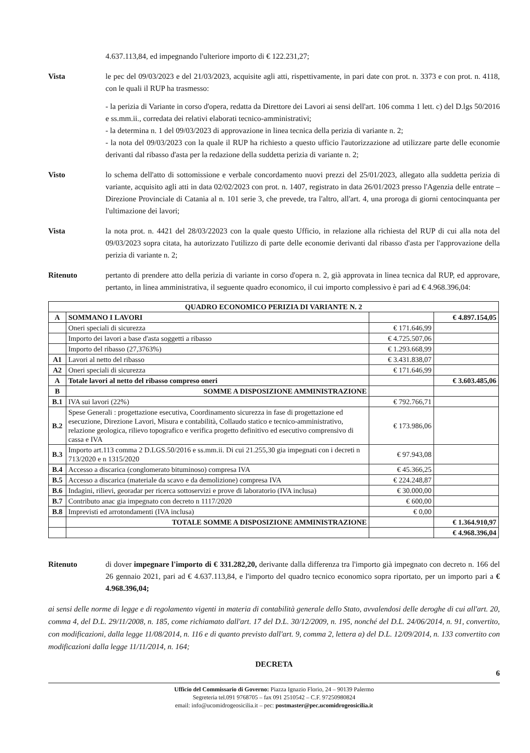4.637.113,84, ed impegnando l'ulteriore importo di € 122.231,27;
Vista le pec del 09/03/2023 e del 21/03/2023, acquisite agli atti, rispettivamente, in pari date con prot. n. 3373 e con prot. n. 4118, con le quali il RUP ha trasmesso:
- la perizia di Variante in corso d'opera, redatta da Direttore dei Lavori ai sensi dell'art. 106 comma 1 lett. c) del D.lgs 50/2016 e ss.mm.ii., corredata dei relativi elaborati tecnico-amministrativi;
- la determina n. 1 del 09/03/2023 di approvazione in linea tecnica della perizia di variante n. 2;
- la nota del 09/03/2023 con la quale il RUP ha richiesto a questo ufficio l'autorizzazione ad utilizzare parte delle economie derivanti dal ribasso d'asta per la redazione della suddetta perizia di variante n. 2;
Visto lo schema dell'atto di sottomissione e verbale concordamento nuovi prezzi del 25/01/2023, allegato alla suddetta perizia di variante, acquisito agli atti in data 02/02/2023 con prot. n. 1407, registrato in data 26/01/2023 presso l'Agenzia delle entrate – Direzione Provinciale di Catania al n. 101 serie 3, che prevede, tra l'altro, all'art. 4, una proroga di giorni centocinquanta per l'ultimazione dei lavori;
Vista la nota prot. n. 4421 del 28/03/22023 con la quale questo Ufficio, in relazione alla richiesta del RUP di cui alla nota del 09/03/2023 sopra citata, ha autorizzato l'utilizzo di parte delle economie derivanti dal ribasso d'asta per l'approvazione della perizia di variante n. 2;
Ritenuto pertanto di prendere atto della perizia di variante in corso d'opera n. 2, già approvata in linea tecnica dal RUP, ed approvare, pertanto, in linea amministrativa, il seguente quadro economico, il cui importo complessivo è pari ad € 4.968.396,04:
| QUADRO ECONOMICO PERIZIA DI VARIANTE N. 2 | | | |
| A | SOMMANO I LAVORI | | € 4.897.154,05 |
| | Oneri speciali di sicurezza | € 171.646,99 | |
| | Importo dei lavori a base d'asta soggetti a ribasso | € 4.725.507,06 | |
| | Importo del ribasso (27,3763%) | € 1.293.668,99 | |
| A1 | Lavori al netto del ribasso | € 3.431.838,07 | |
| A2 | Oneri speciali di sicurezza | € 171.646,99 | |
| A | Totale lavori al netto del ribasso compreso oneri | | € 3.603.485,06 |
| B | SOMME A DISPOSIZIONE AMMINISTRAZIONE | | |
| B.1 | IVA sui lavori (22%) | € 792.766,71 | |
| B.2 | Spese Generali : progettazione esecutiva, Coordinamento sicurezza in fase di progettazione ed esecuzione, Direzione Lavori, Misura e contabilità, Collaudo statico e tecnico-amministrativo, relazione geologica, rilievo topografico e verifica progetto definitivo ed esecutivo comprensivo di cassa e IVA | € 173.986,06 | |
| B.3 | Importo art.113 comma 2 D.LGS.50/2016 e ss.mm.ii. Di cui 21.255,30 gia impegnati con i decreti n 713/2020 e n 1315/2020 | € 97.943,08 | |
| B.4 | Accesso a discarica (conglomerato bituminoso) compresa IVA | € 45.366,25 | |
| B.5 | Accesso a discarica (materiale da scavo e da demolizione) compresa IVA | € 224.248,87 | |
| B.6 | Indagini, rilievi, georadar per ricerca sottoservizi e prove di laboratorio (IVA inclusa) | € 30.000,00 | |
| B.7 | Contributo anac gia impegnato con decreto n 1117/2020 | € 600,00 | |
| B.8 | Imprevisti ed arrotondamenti (IVA inclusa) | € 0,00 | |
| | TOTALE SOMME A DISPOSIZIONE AMMINISTRAZIONE | | € 1.364.910,97 |
| | | | € 4.968.396,04 |
Ritenuto di dover impegnare l'importo di € 331.282,20, derivante dalla differenza tra l'importo già impegnato con decreto n. 166 del 26 gennaio 2021, pari ad € 4.637.113,84, e l'importo del quadro tecnico economico sopra riportato, per un importo pari a € 4.968.396,04;
ai sensi delle norme di legge e di regolamento vigenti in materia di contabilità generale dello Stato, avvalendosi delle deroghe di cui all'art. 20, comma 4, del D.L. 29/11/2008, n. 185, come richiamato dall'art. 17 del D.L. 30/12/2009, n. 195, nonché del D.L. 24/06/2014, n. 91, convertito, con modificazioni, dalla legge 11/08/2014, n. 116 e di quanto previsto dall'art. 9, comma 2, lettera a) del D.L. 12/09/2014, n. 133 convertito con modificazioni dalla legge 11/11/2014, n. 164;
DECRETA
6
Ufficio del Commissario di Governo: Piazza Ignazio Florio, 24 – 90139 Palermo
Segreteria tel.091 9768705 – fax 091 2510542 – C.F. 97250980824
email: info@ucomidrogeosicilia.it – pec: postmaster@pec.ucomidrogeosicilia.it